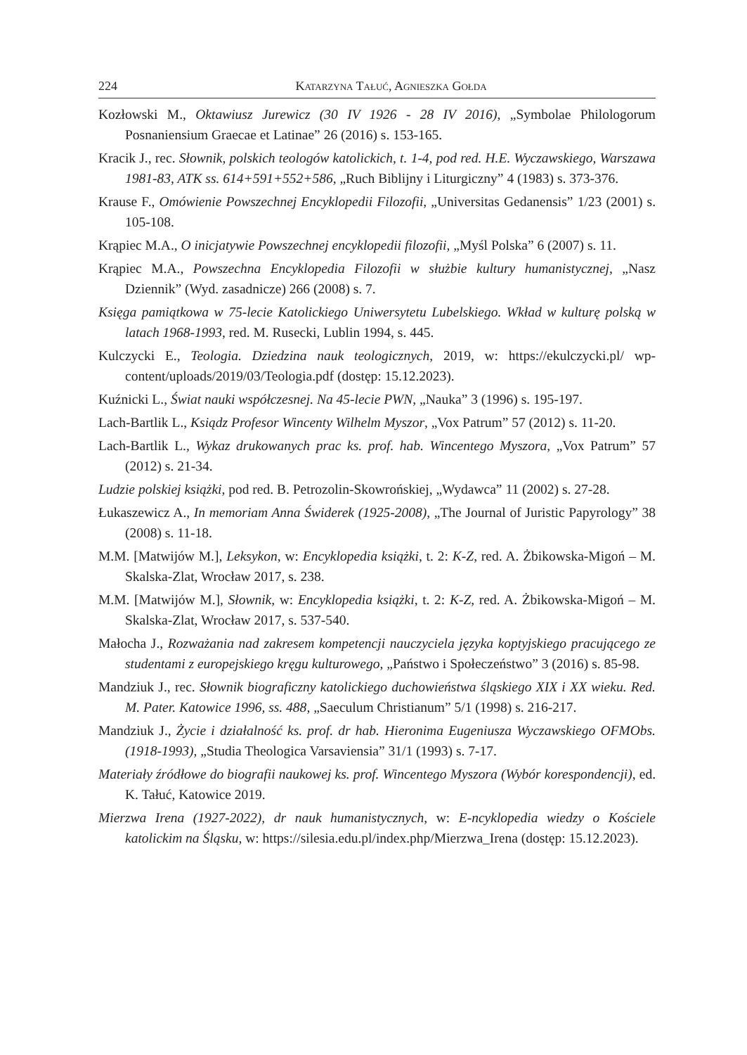224 Katarzyna Tałuć, Agnieszka Gołda
Kozłowski M., Oktawiusz Jurewicz (30 IV 1926 - 28 IV 2016), „Symbolae Philologorum Posnaniensium Graecae et Latinae” 26 (2016) s. 153-165.
Kracik J., rec. Słownik, polskich teologów katolickich, t. 1-4, pod red. H.E. Wyczawskiego, Warszawa 1981-83, ATK ss. 614+591+552+586, „Ruch Biblijny i Liturgiczny” 4 (1983) s. 373-376.
Krause F., Omówienie Powszechnej Encyklopedii Filozofii, „Universitas Gedanensis” 1/23 (2001) s. 105-108.
Krąpiec M.A., O inicjatywie Powszechnej encyklopedii filozofii, „Myśl Polska” 6 (2007) s. 11.
Krąpiec M.A., Powszechna Encyklopedia Filozofii w służbie kultury humanistycznej, „Nasz Dziennik” (Wyd. zasadnicze) 266 (2008) s. 7.
Księga pamiątkowa w 75-lecie Katolickiego Uniwersytetu Lubelskiego. Wkład w kulturę polską w latach 1968-1993, red. M. Rusecki, Lublin 1994, s. 445.
Kulczycki E., Teologia. Dziedzina nauk teologicznych, 2019, w: https://ekulczycki.pl/ wp-content/uploads/2019/03/Teologia.pdf (dostęp: 15.12.2023).
Kuźnicki L., Świat nauki współczesnej. Na 45-lecie PWN, „Nauka” 3 (1996) s. 195-197.
Lach-Bartlik L., Ksiądz Profesor Wincenty Wilhelm Myszor, „Vox Patrum” 57 (2012) s. 11-20.
Lach-Bartlik L., Wykaz drukowanych prac ks. prof. hab. Wincentego Myszora, „Vox Patrum” 57 (2012) s. 21-34.
Ludzie polskiej książki, pod red. B. Petrozolin-Skowrońskiej, „Wydawca” 11 (2002) s. 27-28.
Łukaszewicz A., In memoriam Anna Świderek (1925-2008), „The Journal of Juristic Papyrology” 38 (2008) s. 11-18.
M.M. [Matwijów M.], Leksykon, w: Encyklopedia książki, t. 2: K-Z, red. A. Żbikowska-Migoń – M. Skalska-Zlat, Wrocław 2017, s. 238.
M.M. [Matwijów M.], Słownik, w: Encyklopedia książki, t. 2: K-Z, red. A. Żbikowska-Migoń – M. Skalska-Zlat, Wrocław 2017, s. 537-540.
Małocha J., Rozważania nad zakresem kompetencji nauczyciela języka koptyjskiego pracującego ze studentami z europejskiego kręgu kulturowego, „Państwo i Społeczeństwo” 3 (2016) s. 85-98.
Mandziuk J., rec. Słownik biograficzny katolickiego duchowieństwa śląskiego XIX i XX wieku. Red. M. Pater. Katowice 1996, ss. 488, „Saeculum Christianum” 5/1 (1998) s. 216-217.
Mandziuk J., Życie i działalność ks. prof. dr hab. Hieronima Eugeniusza Wyczawskiego OFMObs. (1918-1993), „Studia Theologica Varsaviensia” 31/1 (1993) s. 7-17.
Materiały źródłowe do biografii naukowej ks. prof. Wincentego Myszora (Wybór korespondencji), ed. K. Tałuć, Katowice 2019.
Mierzwa Irena (1927-2022), dr nauk humanistycznych, w: E-ncyklopedia wiedzy o Kościele katolickim na Śląsku, w: https://silesia.edu.pl/index.php/Mierzwa_Irena (dostęp: 15.12.2023).